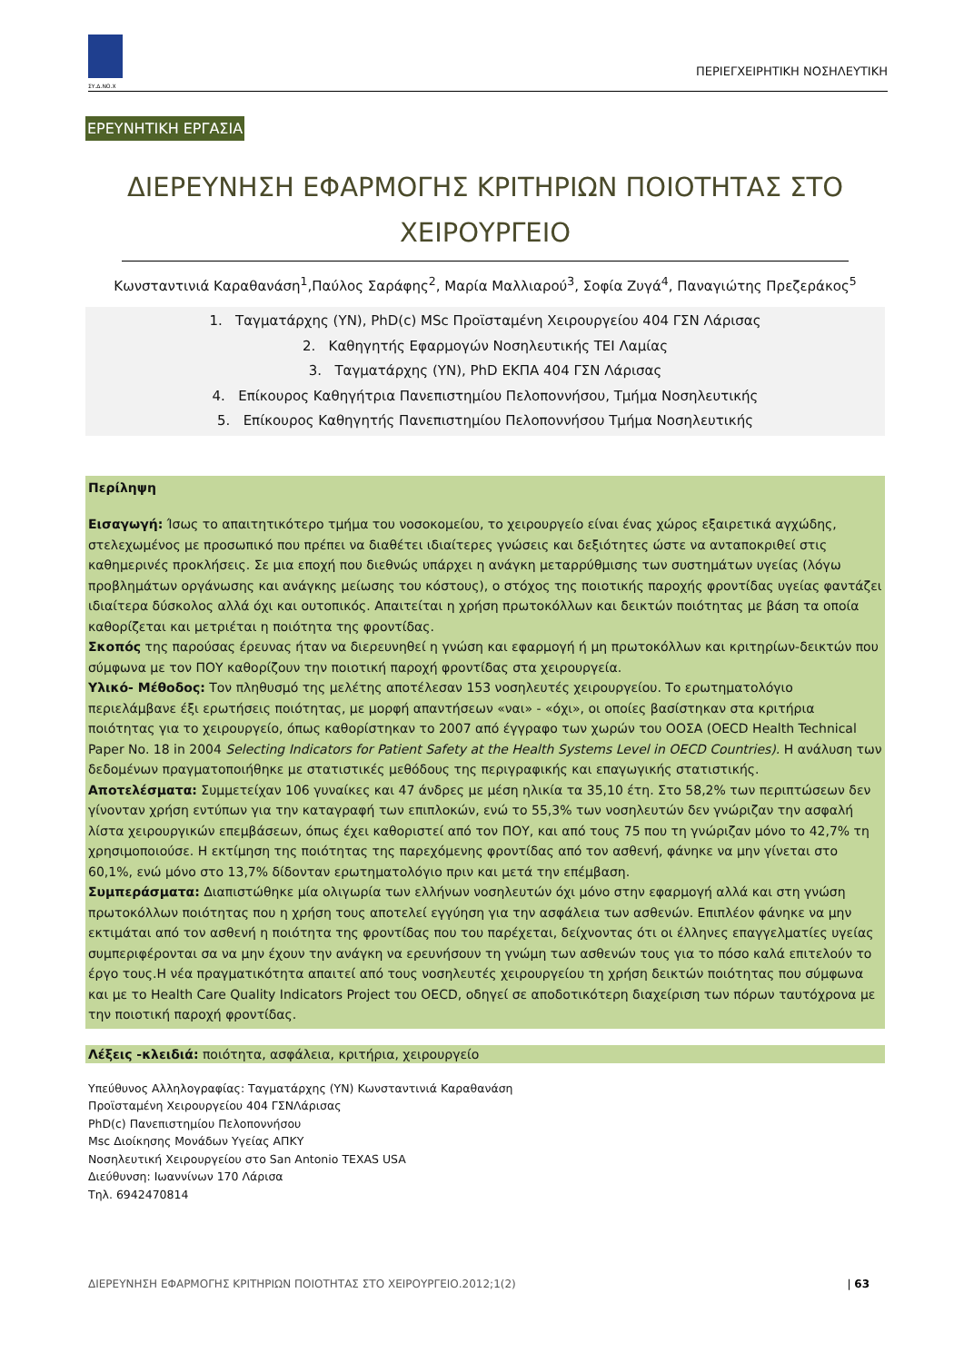ΣΥ.Δ.ΝΟ.Χ
ΠΕΡΙΕΓΧΕΙΡΗΤΙΚΗ ΝΟΣΗΛΕΥΤΙΚΗ
ΕΡΕΥΝΗΤΙΚΗ ΕΡΓΑΣΙΑ
ΔΙΕΡΕΥΝΗΣΗ ΕΦΑΡΜΟΓΗΣ ΚΡΙΤΗΡΙΩΝ ΠΟΙΟΤΗΤΑΣ ΣΤΟ ΧΕΙΡΟΥΡΓΕΙΟ
Κωνσταντινιά Καραθανάση<sup>1</sup>,Παύλος Σαράφης<sup>2</sup>, Μαρία Μαλλιαρού<sup>3</sup>, Σοφία Ζυγά<sup>4</sup>, Παναγιώτης Πρεζεράκος<sup>5</sup>
1. Ταγματάρχης (ΥΝ), PhD(c) MSc Προϊσταμένη Χειρουργείου 404 ΓΣΝ Λάρισας
2. Καθηγητής Εφαρμογών Νοσηλευτικής ΤΕΙ Λαμίας
3. Ταγματάρχης (ΥΝ), PhD ΕΚΠΑ 404 ΓΣΝ Λάρισας
4. Επίκουρος Καθηγήτρια Πανεπιστημίου Πελοποννήσου, Τμήμα Νοσηλευτικής
5. Επίκουρος Καθηγητής Πανεπιστημίου Πελοποννήσου Τμήμα Νοσηλευτικής
Περίληψη
Εισαγωγή: Ίσως το απαιτητικότερο τμήμα του νοσοκομείου, το χειρουργείο είναι ένας χώρος εξαιρετικά αγχώδης, στελεχωμένος με προσωπικό που πρέπει να διαθέτει ιδιαίτερες γνώσεις και δεξιότητες ώστε να ανταποκριθεί στις καθημερινές προκλήσεις. Σε μια εποχή που διεθνώς υπάρχει η ανάγκη μεταρρύθμισης των συστημάτων υγείας (λόγω προβλημάτων οργάνωσης και ανάγκης μείωσης του κόστους), ο στόχος της ποιοτικής παροχής φροντίδας υγείας φαντάζει ιδιαίτερα δύσκολος αλλά όχι και ουτοπικός. Απαιτείται η χρήση πρωτοκόλλων και δεικτών ποιότητας με βάση τα οποία καθορίζεται και μετριέται η ποιότητα της φροντίδας.
Σκοπός της παρούσας έρευνας ήταν να διερευνηθεί η γνώση και εφαρμογή ή μη πρωτοκόλλων και κριτηρίων-δεικτών που σύμφωνα με τον ΠΟΥ καθορίζουν την ποιοτική παροχή φροντίδας στα χειρουργεία.
Υλικό- Μέθοδος: Τον πληθυσμό της μελέτης αποτέλεσαν 153 νοσηλευτές χειρουργείου. Το ερωτηματολόγιο περιελάμβανε έξι ερωτήσεις ποιότητας, με μορφή απαντήσεων «ναι» - «όχι», οι οποίες βασίστηκαν στα κριτήρια ποιότητας για το χειρουργείο, όπως καθορίστηκαν το 2007 από έγγραφο των χωρών του ΟΟΣΑ (OECD Health Technical Paper No. 18 in 2004 Selecting Indicators for Patient Safety at the Health Systems Level in OECD Countries). Η ανάλυση των δεδομένων πραγματοποιήθηκε με στατιστικές μεθόδους της περιγραφικής και επαγωγικής στατιστικής.
Αποτελέσματα: Συμμετείχαν 106 γυναίκες και 47 άνδρες με μέση ηλικία τα 35,10 έτη. Στο 58,2% των περιπτώσεων δεν γίνονταν χρήση εντύπων για την καταγραφή των επιπλοκών, ενώ το 55,3% των νοσηλευτών δεν γνώριζαν την ασφαλή λίστα χειρουργικών επεμβάσεων, όπως έχει καθοριστεί από τον ΠΟΥ, και από τους 75 που τη γνώριζαν μόνο το 42,7% τη χρησιμοποιούσε. Η εκτίμηση της ποιότητας της παρεχόμενης φροντίδας από τον ασθενή, φάνηκε να μην γίνεται στο 60,1%, ενώ μόνο στο 13,7% δίδονταν ερωτηματολόγιο πριν και μετά την επέμβαση.
Συμπεράσματα: Διαπιστώθηκε μία ολιγωρία των ελλήνων νοσηλευτών όχι μόνο στην εφαρμογή αλλά και στη γνώση πρωτοκόλλων ποιότητας που η χρήση τους αποτελεί εγγύηση για την ασφάλεια των ασθενών. Επιπλέον φάνηκε να μην εκτιμάται από τον ασθενή η ποιότητα της φροντίδας που του παρέχεται, δείχνοντας ότι οι έλληνες επαγγελματίες υγείας συμπεριφέρονται σα να μην έχουν την ανάγκη να ερευνήσουν τη γνώμη των ασθενών τους για το πόσο καλά επιτελούν το έργο τους.Η νέα πραγματικότητα απαιτεί από τους νοσηλευτές χειρουργείου τη χρήση δεικτών ποιότητας που σύμφωνα και με το Health Care Quality Indicators Project του OECD, οδηγεί σε αποδοτικότερη διαχείριση των πόρων ταυτόχρονα με την ποιοτική παροχή φροντίδας.
Λέξεις -κλειδιά: ποιότητα, ασφάλεια, κριτήρια, χειρουργείο
Υπεύθυνος Αλληλογραφίας: Ταγματάρχης (ΥΝ) Κωνσταντινιά Καραθανάση
Προϊσταμένη Χειρουργείου 404 ΓΣΝΛάρισας
PhD(c) Πανεπιστημίου Πελοποννήσου
Msc Διοίκησης Μονάδων Υγείας ΑΠΚΥ
Νοσηλευτική Χειρουργείου στο San Antonio TEXAS USA
Διεύθυνση: Ιωαννίνων 170 Λάρισα
Τηλ. 6942470814
ΔΙΕΡΕΥΝΗΣΗ ΕΦΑΡΜΟΓΗΣ ΚΡΙΤΗΡΙΩΝ ΠΟΙΟΤΗΤΑΣ ΣΤΟ ΧΕΙΡΟΥΡΓΕΙΟ.2012;1(2) | 63